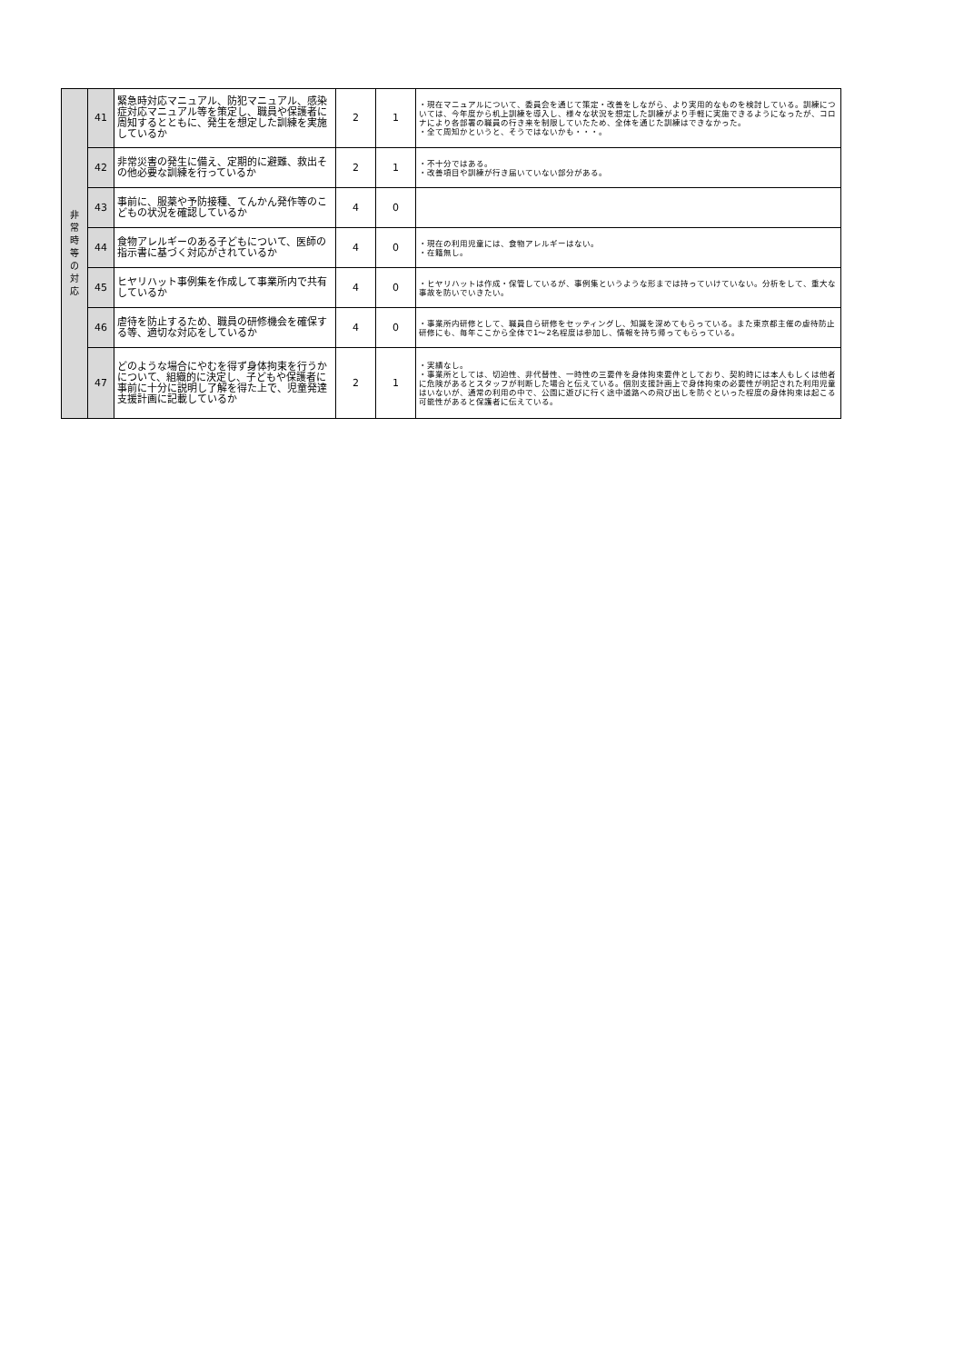| 非 常 時 等 の 対 応 | 41 | 緊急時対応マニュアル、防犯マニュアル、感染症対応マニュアル等を策定し、職員や保護者に周知するとともに、発生を想定した訓練を実施しているか | 2 | 1 | ・現在マニュアルについて、委員会を通じて策定・改善をしながら、より実用的なものを検討している。訓練については、今年度から机上訓練を導入し、様々な状況を想定した訓練がより手軽に実施できるようになったが、コロナにより各部署の職員の行き来を制限していたため、全体を通じた訓練はできなかった。 ・全て周知かというと、そうではないかも・・・。 |
| | 42 | 非常災害の発生に備え、定期的に避難、救出その他必要な訓練を行っているか | 2 | 1 | ・不十分ではある。 ・改善項目や訓練が行き届いていない部分がある。 |
| | 43 | 事前に、服薬や予防接種、てんかん発作等のこどもの状況を確認しているか | 4 | 0 | |
| | 44 | 食物アレルギーのある子どもについて、医師の指示書に基づく対応がされているか | 4 | 0 | ・現在の利用児童には、食物アレルギーはない。 ・在籍無し。 |
| | 45 | ヒヤリハット事例集を作成して事業所内で共有しているか | 4 | 0 | ・ヒヤリハットは作成・保管しているが、事例集というような形までは持っていけていない。分析をして、重大な事故を防いでいきたい。 |
| | 46 | 虐待を防止するため、職員の研修機会を確保する等、適切な対応をしているか | 4 | 0 | ・事業所内研修として、職員自ら研修をセッティングし、知識を深めてもらっている。また東京都主催の虐待防止研修にも、毎年ここから全体で1～2名程度は参加し、情報を持ち帰ってもらっている。 |
| | 47 | どのような場合にやむを得ず身体拘束を行うかについて、組織的に決定し、子どもや保護者に事前に十分に説明し了解を得た上で、児童発達支援計画に記載しているか | 2 | 1 | ・実績なし。 ・事業所としては、切迫性、非代替性、一時性の三要件を身体拘束要件としており、契約時には本人もしくは他者に危険があるとスタッフが判断した場合と伝えている。個別支援計画上で身体拘束の必要性が明記された利用児童はいないが、通常の利用の中で、公園に遊びに行く途中道路への飛び出しを防ぐといった程度の身体拘束は起こる可能性があると保護者に伝えている。 |